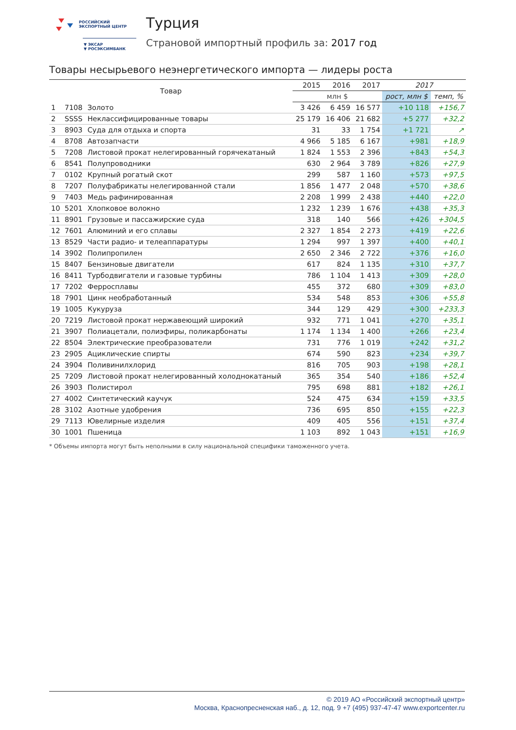РОССИЙСКИЙ
ЭКСПОРТНЫЙ ЦЕНТР
▼ ЭКСАР
▼ РОСЭКСИМБАНК
Турция
Страновой импортный профиль за: 2017 год
Товары несырьевого неэнергетического импорта — лидеры роста
| Товар | | | 2015 | 2016 | 2017 | 2017 | |
| --- | --- | --- | --- | --- | --- | --- | --- |
| | | | млн $ | | | рост, млн $ | темп, % |
| 1 | 7108 | Золото | 3 426 | 6 459 | 16 577 | +10 118 | +156,7 |
| 2 | SSSS | Неклассифицированные товары | 25 179 | 16 406 | 21 682 | +5 277 | +32,2 |
| 3 | 8903 | Суда для отдыха и спорта | 31 | 33 | 1 754 | +1 721 | ↗ |
| 4 | 8708 | Автозапчасти | 4 966 | 5 185 | 6 167 | +981 | +18,9 |
| 5 | 7208 | Листовой прокат нелегированный горячекатаный | 1 824 | 1 553 | 2 396 | +843 | +54,3 |
| 6 | 8541 | Полупроводники | 630 | 2 964 | 3 789 | +826 | +27,9 |
| 7 | 0102 | Крупный рогатый скот | 299 | 587 | 1 160 | +573 | +97,5 |
| 8 | 7207 | Полуфабрикаты нелегированной стали | 1 856 | 1 477 | 2 048 | +570 | +38,6 |
| 9 | 7403 | Медь рафинированная | 2 208 | 1 999 | 2 438 | +440 | +22,0 |
| 10 | 5201 | Хлопковое волокно | 1 232 | 1 239 | 1 676 | +438 | +35,3 |
| 11 | 8901 | Грузовые и пассажирские суда | 318 | 140 | 566 | +426 | +304,5 |
| 12 | 7601 | Алюминий и его сплавы | 2 327 | 1 854 | 2 273 | +419 | +22,6 |
| 13 | 8529 | Части радио- и телеаппаратуры | 1 294 | 997 | 1 397 | +400 | +40,1 |
| 14 | 3902 | Полипропилен | 2 650 | 2 346 | 2 722 | +376 | +16,0 |
| 15 | 8407 | Бензиновые двигатели | 617 | 824 | 1 135 | +310 | +37,7 |
| 16 | 8411 | Турбодвигатели и газовые турбины | 786 | 1 104 | 1 413 | +309 | +28,0 |
| 17 | 7202 | Ферросплавы | 455 | 372 | 680 | +309 | +83,0 |
| 18 | 7901 | Цинк необработанный | 534 | 548 | 853 | +306 | +55,8 |
| 19 | 1005 | Кукуруза | 344 | 129 | 429 | +300 | +233,3 |
| 20 | 7219 | Листовой прокат нержавеющий широкий | 932 | 771 | 1 041 | +270 | +35,1 |
| 21 | 3907 | Полиацетали, полиэфиры, поликарбонаты | 1 174 | 1 134 | 1 400 | +266 | +23,4 |
| 22 | 8504 | Электрические преобразователи | 731 | 776 | 1 019 | +242 | +31,2 |
| 23 | 2905 | Ациклические спирты | 674 | 590 | 823 | +234 | +39,7 |
| 24 | 3904 | Поливинилхлорид | 816 | 705 | 903 | +198 | +28,1 |
| 25 | 7209 | Листовой прокат нелегированный холоднокатаный | 365 | 354 | 540 | +186 | +52,4 |
| 26 | 3903 | Полистирол | 795 | 698 | 881 | +182 | +26,1 |
| 27 | 4002 | Синтетический каучук | 524 | 475 | 634 | +159 | +33,5 |
| 28 | 3102 | Азотные удобрения | 736 | 695 | 850 | +155 | +22,3 |
| 29 | 7113 | Ювелирные изделия | 409 | 405 | 556 | +151 | +37,4 |
| 30 | 1001 | Пшеница | 1 103 | 892 | 1 043 | +151 | +16,9 |
* Объемы импорта могут быть неполными в силу национальной специфики таможенного учета.
© 2019 АО «Российский экспортный центр»
Москва, Краснопресненская наб., д. 12, под. 9 +7 (495) 937-47-47 www.exportcenter.ru